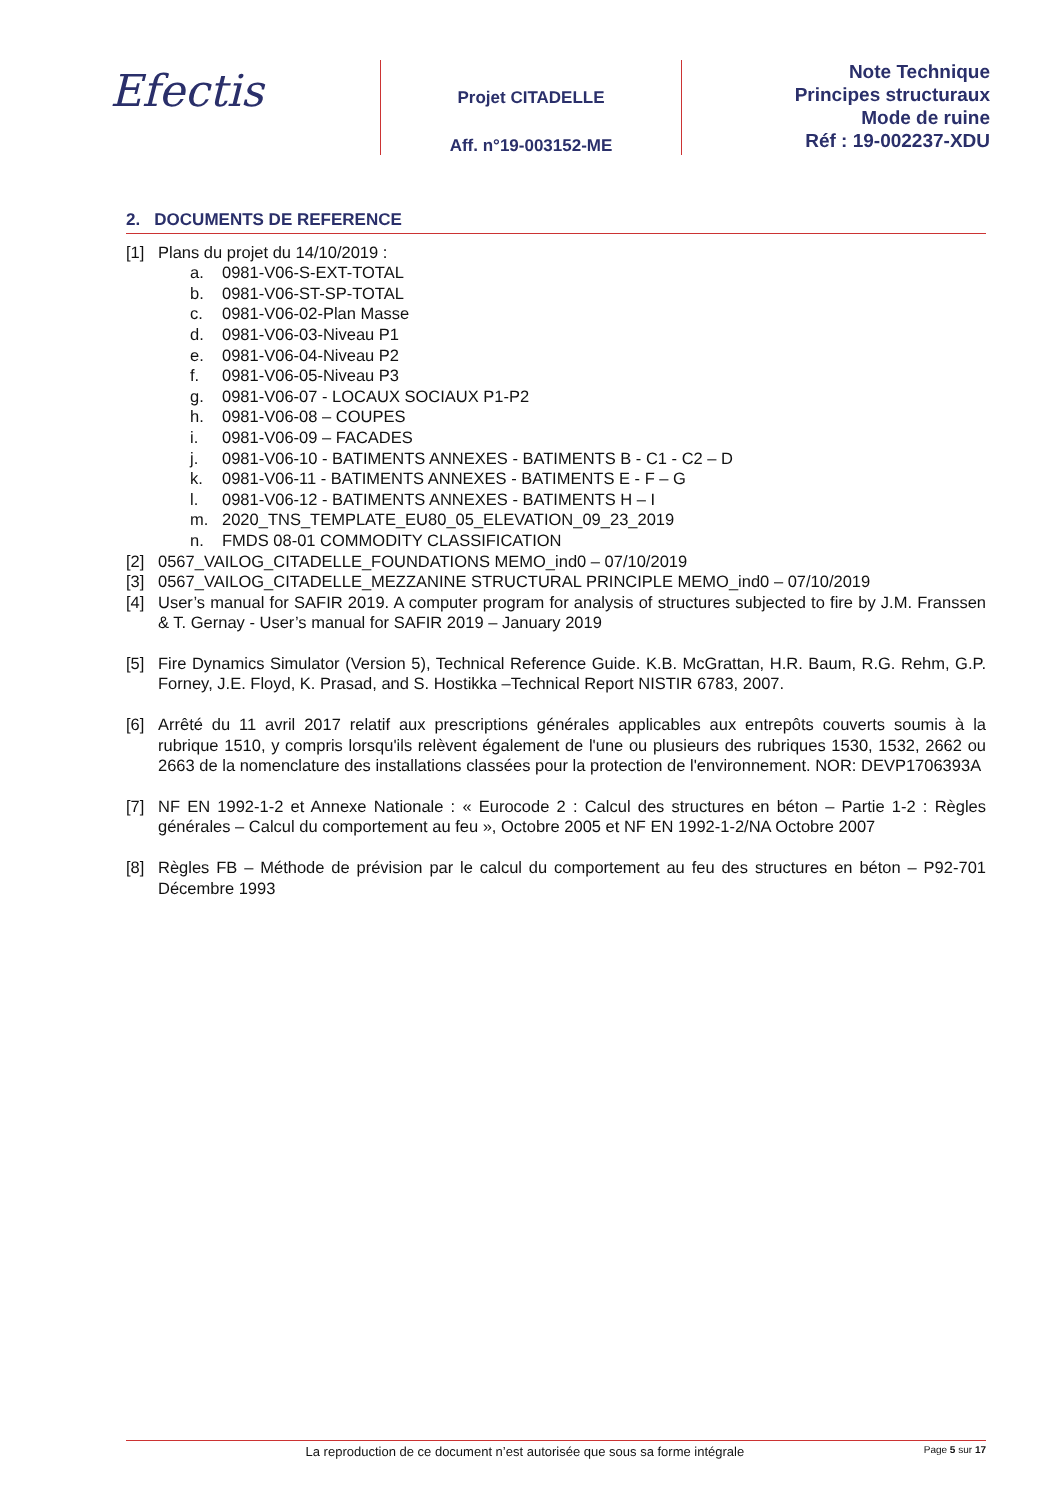Efectis
Projet CITADELLE
Aff. n°19-003152-ME
Note Technique
Principes structuraux
Mode de ruine
Réf : 19-002237-XDU
2. DOCUMENTS DE REFERENCE
[1] Plans du projet du 14/10/2019 :
a. 0981-V06-S-EXT-TOTAL
b. 0981-V06-ST-SP-TOTAL
c. 0981-V06-02-Plan Masse
d. 0981-V06-03-Niveau P1
e. 0981-V06-04-Niveau P2
f. 0981-V06-05-Niveau P3
g. 0981-V06-07 - LOCAUX SOCIAUX P1-P2
h. 0981-V06-08 – COUPES
i. 0981-V06-09 – FACADES
j. 0981-V06-10 - BATIMENTS ANNEXES - BATIMENTS B - C1 - C2 – D
k. 0981-V06-11 - BATIMENTS ANNEXES - BATIMENTS E - F – G
l. 0981-V06-12 - BATIMENTS ANNEXES - BATIMENTS H – I
m. 2020_TNS_TEMPLATE_EU80_05_ELEVATION_09_23_2019
n. FMDS 08-01 COMMODITY CLASSIFICATION
[2] 0567_VAILOG_CITADELLE_FOUNDATIONS MEMO_ind0 – 07/10/2019
[3] 0567_VAILOG_CITADELLE_MEZZANINE STRUCTURAL PRINCIPLE MEMO_ind0 – 07/10/2019
[4] User’s manual for SAFIR 2019. A computer program for analysis of structures subjected to fire by J.M. Franssen & T. Gernay - User’s manual for SAFIR 2019 – January 2019
[5] Fire Dynamics Simulator (Version 5), Technical Reference Guide. K.B. McGrattan, H.R. Baum, R.G. Rehm, G.P. Forney, J.E. Floyd, K. Prasad, and S. Hostikka –Technical Report NISTIR 6783, 2007.
[6] Arrêté du 11 avril 2017 relatif aux prescriptions générales applicables aux entrepôts couverts soumis à la rubrique 1510, y compris lorsqu'ils relèvent également de l'une ou plusieurs des rubriques 1530, 1532, 2662 ou 2663 de la nomenclature des installations classées pour la protection de l'environnement. NOR: DEVP1706393A
[7] NF EN 1992-1-2 et Annexe Nationale : « Eurocode 2 : Calcul des structures en béton – Partie 1-2 : Règles générales – Calcul du comportement au feu », Octobre 2005 et NF EN 1992-1-2/NA Octobre 2007
[8] Règles FB – Méthode de prévision par le calcul du comportement au feu des structures en béton – P92-701 Décembre 1993
La reproduction de ce document n’est autorisée que sous sa forme intégrale Page 5 sur 17